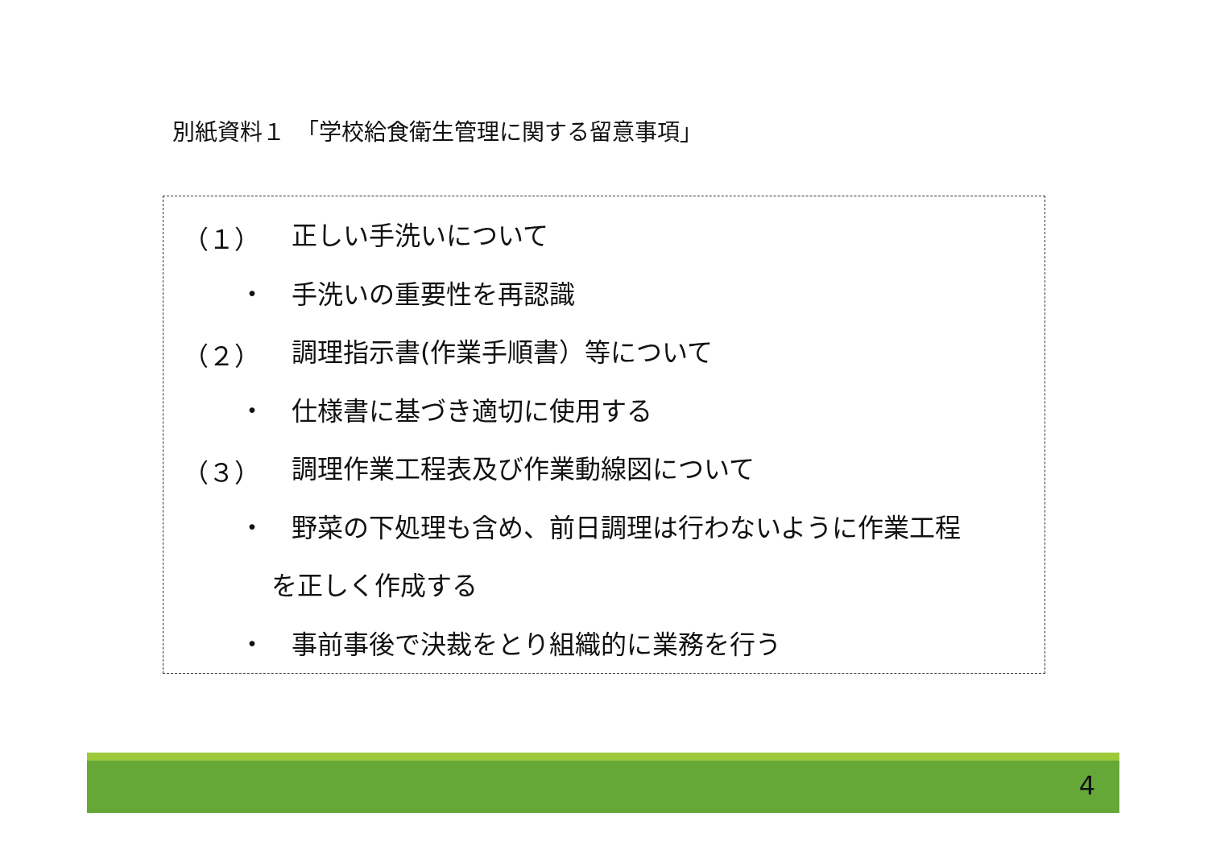別紙資料１　「学校給食衛生管理に関する留意事項」
（１） 正しい手洗いについて
・ 手洗いの重要性を再認識
（２） 調理指示書(作業手順書）等について
・ 仕様書に基づき適切に使用する
（３） 調理作業工程表及び作業動線図について
・ 野菜の下処理も含め、前日調理は行わないように作業工程
を正しく作成する
・ 事前事後で決裁をとり組織的に業務を行う
4